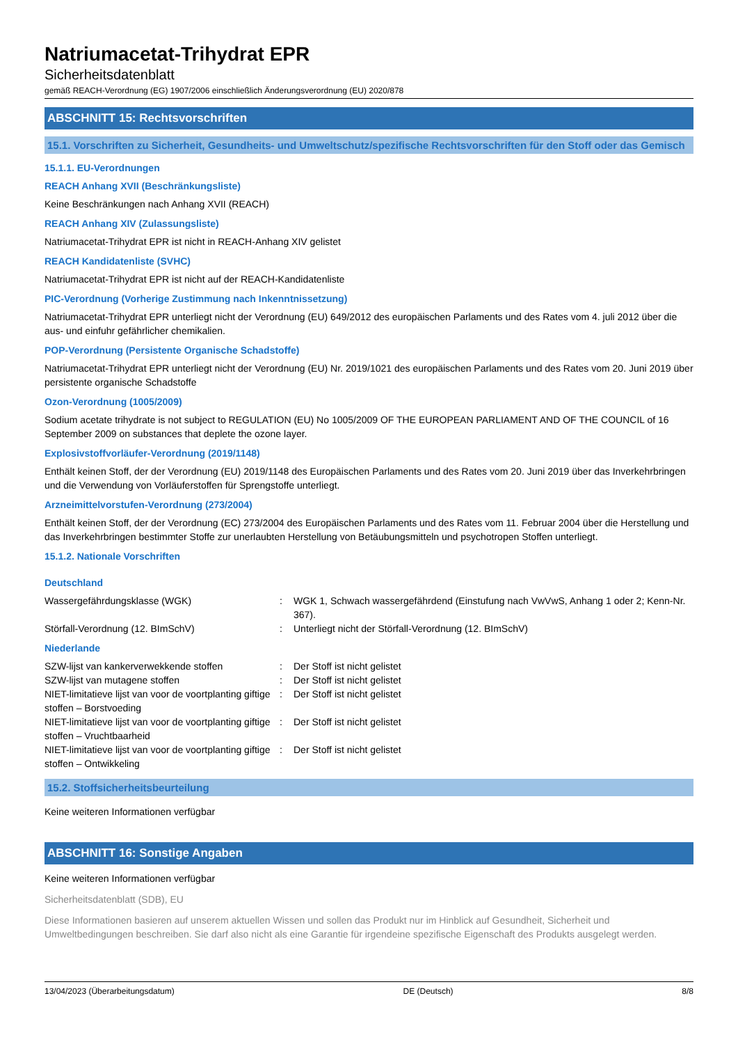Natriumacetat-Trihydrat EPR
Sicherheitsdatenblatt
gemäß REACH-Verordnung (EG) 1907/2006 einschließlich Änderungsverordnung (EU) 2020/878
ABSCHNITT 15: Rechtsvorschriften
15.1. Vorschriften zu Sicherheit, Gesundheits- und Umweltschutz/spezifische Rechtsvorschriften für den Stoff oder das Gemisch
15.1.1. EU-Verordnungen
REACH Anhang XVII (Beschränkungsliste)
Keine Beschränkungen nach Anhang XVII (REACH)
REACH Anhang XIV (Zulassungsliste)
Natriumacetat-Trihydrat EPR ist nicht in REACH-Anhang XIV gelistet
REACH Kandidatenliste (SVHC)
Natriumacetat-Trihydrat EPR ist nicht auf der REACH-Kandidatenliste
PIC-Verordnung (Vorherige Zustimmung nach Inkenntnissetzung)
Natriumacetat-Trihydrat EPR unterliegt nicht der Verordnung (EU) 649/2012 des europäischen Parlaments und des Rates vom 4. juli 2012 über die aus- und einfuhr gefährlicher chemikalien.
POP-Verordnung (Persistente Organische Schadstoffe)
Natriumacetat-Trihydrat EPR unterliegt nicht der Verordnung (EU) Nr. 2019/1021 des europäischen Parlaments und des Rates vom 20. Juni 2019 über persistente organische Schadstoffe
Ozon-Verordnung (1005/2009)
Sodium acetate trihydrate is not subject to REGULATION (EU) No 1005/2009 OF THE EUROPEAN PARLIAMENT AND OF THE COUNCIL of 16 September 2009 on substances that deplete the ozone layer.
Explosivstoffvorläufer-Verordnung (2019/1148)
Enthält keinen Stoff, der der Verordnung (EU) 2019/1148 des Europäischen Parlaments und des Rates vom 20. Juni 2019 über das Inverkehrbringen und die Verwendung von Vorläuferstoffen für Sprengstoffe unterliegt.
Arzneimittelvorstufen-Verordnung (273/2004)
Enthält keinen Stoff, der der Verordnung (EC) 273/2004 des Europäischen Parlaments und des Rates vom 11. Februar 2004 über die Herstellung und das Inverkehrbringen bestimmter Stoffe zur unerlaubten Herstellung von Betäubungsmitteln und psychotropen Stoffen unterliegt.
15.1.2. Nationale Vorschriften
Deutschland
Wassergefährdungsklasse (WGK) : WGK 1, Schwach wassergefährdend (Einstufung nach VwVwS, Anhang 1 oder 2; Kenn-Nr. 367).
Störfall-Verordnung (12. BImSchV) : Unterliegt nicht der Störfall-Verordnung (12. BImSchV)
Niederlande
SZW-lijst van kankerverwekkende stoffen : Der Stoff ist nicht gelistet
SZW-lijst van mutagene stoffen : Der Stoff ist nicht gelistet
NIET-limitatieve lijst van voor de voortplanting giftige stoffen – Borstvoeding
: Der Stoff ist nicht gelistet
NIET-limitatieve lijst van voor de voortplanting giftige stoffen – Vruchtbaarheid
: Der Stoff ist nicht gelistet
NIET-limitatieve lijst van voor de voortplanting giftige stoffen – Ontwikkeling
: Der Stoff ist nicht gelistet
15.2. Stoffsicherheitsbeurteilung
Keine weiteren Informationen verfügbar
ABSCHNITT 16: Sonstige Angaben
Keine weiteren Informationen verfügbar
Sicherheitsdatenblatt (SDB), EU
Diese Informationen basieren auf unserem aktuellen Wissen und sollen das Produkt nur im Hinblick auf Gesundheit, Sicherheit und Umweltbedingungen beschreiben. Sie darf also nicht als eine Garantie für irgendeine spezifische Eigenschaft des Produkts ausgelegt werden.
13/04/2023 (Überarbeitungsdatum) DE (Deutsch) 8/8